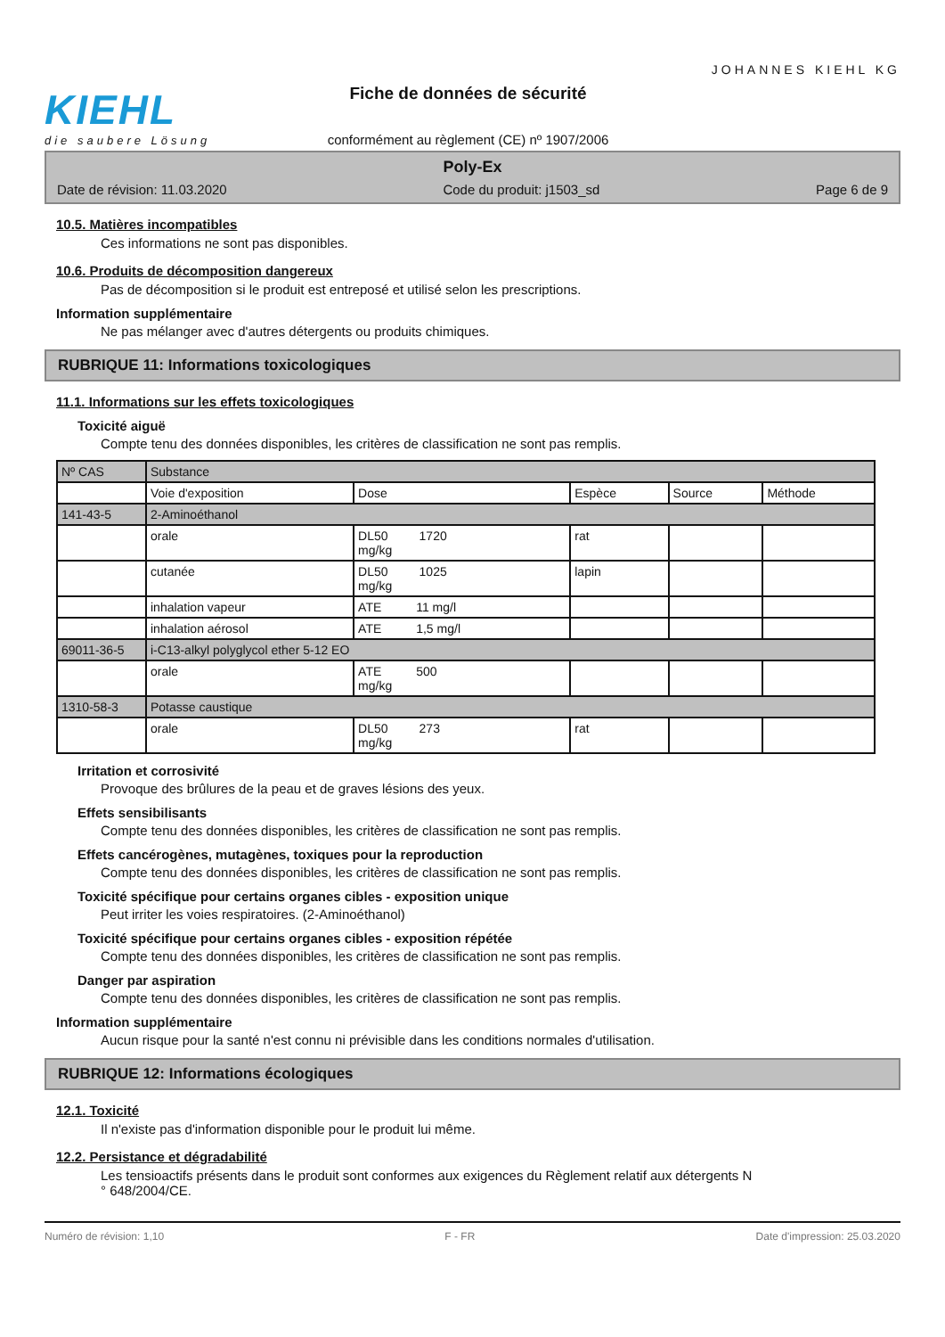KIEHL
die saubere Lösung
Fiche de données de sécurité
conformément au règlement (CE) nº 1907/2006
JOHANNES KIEHL KG
Poly-Ex
Date de révision: 11.03.2020 Code du produit: j1503_sd Page 6 de 9
10.5. Matières incompatibles
Ces informations ne sont pas disponibles.
10.6. Produits de décomposition dangereux
Pas de décomposition si le produit est entreposé et utilisé selon les prescriptions.
Information supplémentaire
Ne pas mélanger avec d'autres détergents ou produits chimiques.
RUBRIQUE 11: Informations toxicologiques
11.1. Informations sur les effets toxicologiques
Toxicité aiguë
Compte tenu des données disponibles, les critères de classification ne sont pas remplis.
| Nº CAS | Substance | | | | |
| | Voie d'exposition | Dose | Espèce | Source | Méthode |
| 141-43-5 | 2-Aminoéthanol | | | | |
| | orale | DL50 1720 mg/kg | rat | | |
| | cutanée | DL50 1025 mg/kg | lapin | | |
| | inhalation vapeur | ATE 11 mg/l | | | |
| | inhalation aérosol | ATE 1,5 mg/l | | | |
| 69011-36-5 | i-C13-alkyl polyglycol ether 5-12 EO | | | | |
| | orale | ATE 500 mg/kg | | | |
| 1310-58-3 | Potasse caustique | | | | |
| | orale | DL50 273 mg/kg | rat | | |
Irritation et corrosivité
Provoque des brûlures de la peau et de graves lésions des yeux.
Effets sensibilisants
Compte tenu des données disponibles, les critères de classification ne sont pas remplis.
Effets cancérogènes, mutagènes, toxiques pour la reproduction
Compte tenu des données disponibles, les critères de classification ne sont pas remplis.
Toxicité spécifique pour certains organes cibles - exposition unique
Peut irriter les voies respiratoires. (2-Aminoéthanol)
Toxicité spécifique pour certains organes cibles - exposition répétée
Compte tenu des données disponibles, les critères de classification ne sont pas remplis.
Danger par aspiration
Compte tenu des données disponibles, les critères de classification ne sont pas remplis.
Information supplémentaire
Aucun risque pour la santé n'est connu ni prévisible dans les conditions normales d'utilisation.
RUBRIQUE 12: Informations écologiques
12.1. Toxicité
Il n'existe pas d'information disponible pour le produit lui même.
12.2. Persistance et dégradabilité
Les tensioactifs présents dans le produit sont conformes aux exigences du Règlement relatif aux détergents N
° 648/2004/CE.
Numéro de révision: 1,10 F - FR Date d'impression: 25.03.2020